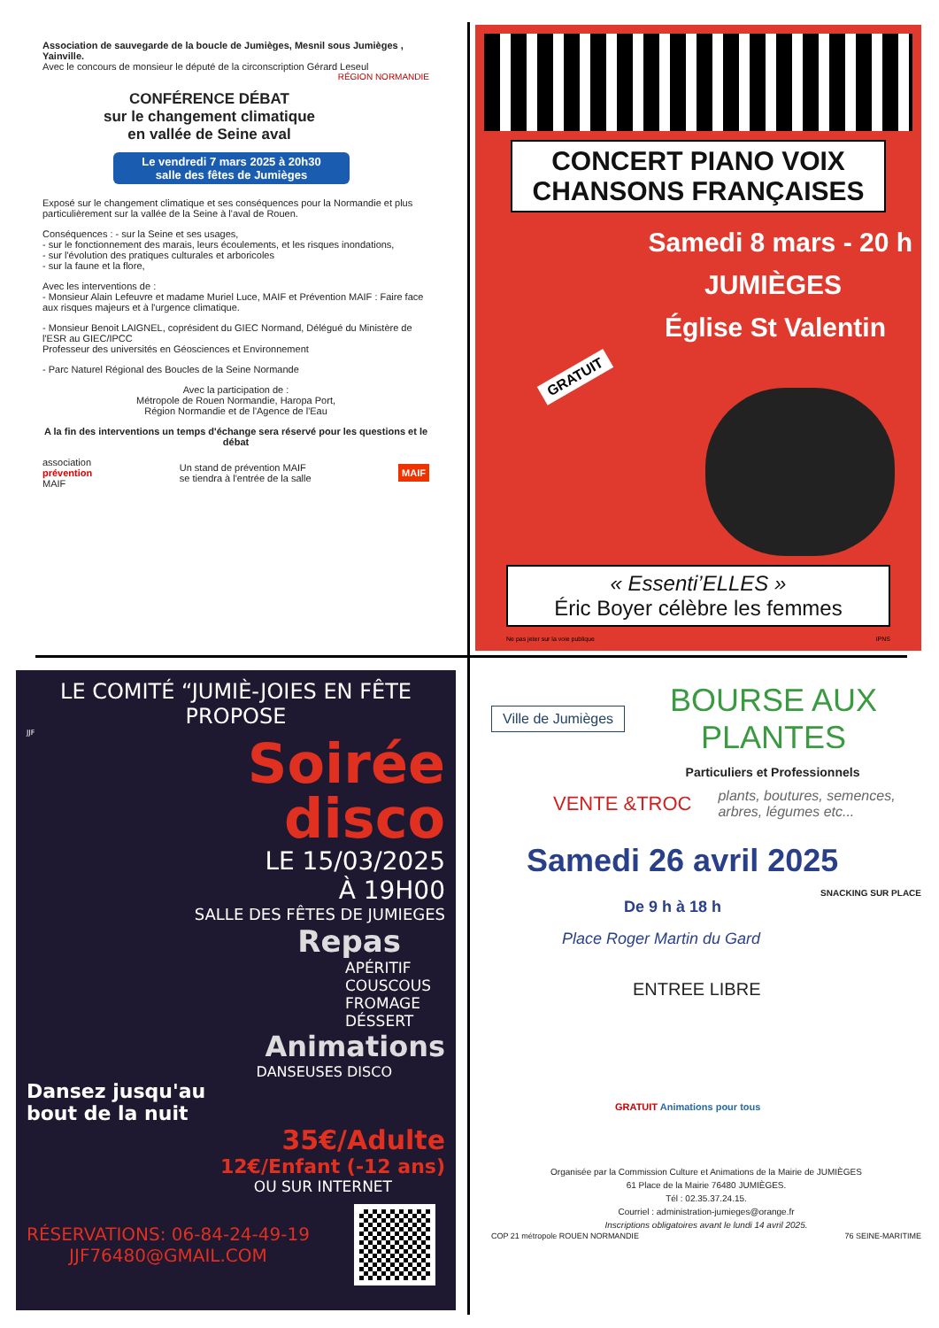Association de sauvegarde de la boucle de Jumièges, Mesnil sous Jumièges , Yainville.
Avec le concours de monsieur le député de la circonscription Gérard Leseul
RÉGION NORMANDIE
CONFÉRENCE DÉBAT
sur le changement climatique
en vallée de Seine aval
Le vendredi 7 mars 2025 à 20h30
salle des fêtes de Jumièges
Exposé sur le changement climatique et ses conséquences pour la Normandie et plus particulièrement sur la vallée de la Seine à l'aval de Rouen.
Conséquences : - sur la Seine et ses usages,
- sur le fonctionnement des marais, leurs écoulements, et les risques inondations,
- sur l'évolution des pratiques culturales et arboricoles
- sur la faune et la flore,
Avec les interventions de :
- Monsieur Alain Lefeuvre et madame Muriel Luce, MAIF et Prévention MAIF : Faire face aux risques majeurs et à l'urgence climatique.
- Monsieur Benoit LAIGNEL, coprésident du GIEC Normand, Délégué du Ministère de l'ESR au GIEC/IPCC
Professeur des universités en Géosciences et Environnement
- Parc Naturel Régional des Boucles de la Seine Normande
Avec la participation de :
Métropole de Rouen Normandie, Haropa Port,
Région Normandie et de l'Agence de l'Eau
A la fin des interventions un temps d'échange sera réservé pour les questions et le débat
association
prévention
MAIF
Un stand de prévention MAIF
se tiendra à l'entrée de la salle
MAIF
CONCERT PIANO VOIX
CHANSONS FRANÇAISES
Samedi 8 mars - 20 h
JUMIÈGES
Église St Valentin
GRATUIT
« Essenti’ELLES »
Éric Boyer célèbre les femmes
Ne pas jeter sur la voie publique IPNS
LE COMITÉ “JUMIÈ-JOIES EN FÊTE PROPOSE
JJF
Soirée
disco
LE 15/03/2025
À 19H00
SALLE DES FÊTES DE JUMIEGES
Repas
APÉRITIF
COUSCOUS
FROMAGE
DÉSSERT
Animations
DANSEUSES DISCO
Dansez jusqu'au
bout de la nuit
35€/Adulte
12€/Enfant (-12 ans)
OU SUR INTERNET
RÉSERVATIONS: 06-84-24-49-19
JJF76480@GMAIL.COM
Ville de Jumièges
BOURSE AUX
PLANTES
Particuliers et Professionnels
VENTE &TROC plants, boutures, semences,
arbres, légumes etc...
Samedi 26 avril 2025
SNACKING SUR PLACE
De 9 h à 18 h
Place Roger Martin du Gard
ENTREE LIBRE
GRATUIT Animations pour tous
Organisée par la Commission Culture et Animations de la Mairie de JUMIÈGES
61 Place de la Mairie 76480 JUMIÈGES.
Tél : 02.35.37.24.15.
Courriel : administration-jumieges@orange.fr
Inscriptions obligatoires avant le lundi 14 avril 2025.
COP 21 métropole ROUEN NORMANDIE 76 SEINE-MARITIME